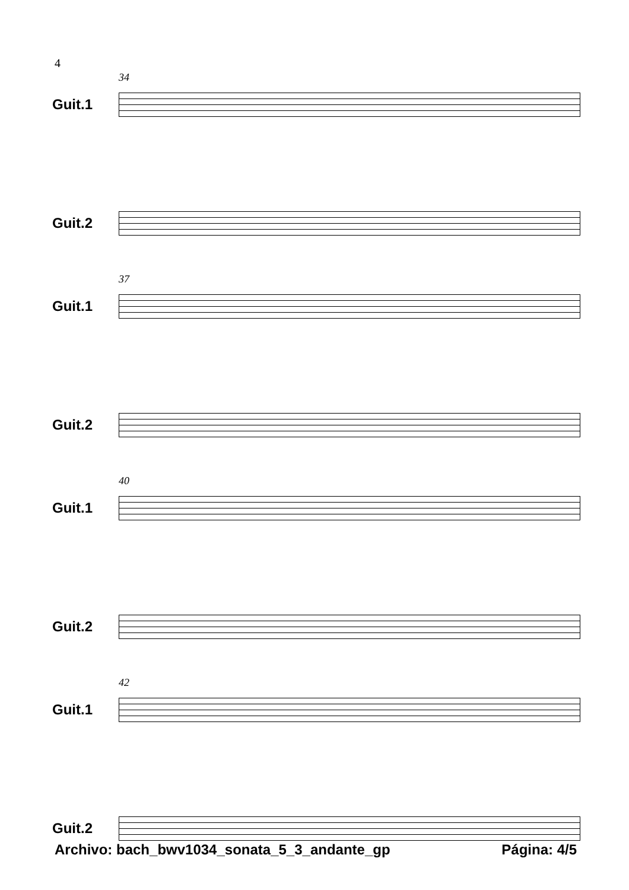4
34
Guit.1
Guit.2
37
Guit.1
Guit.2
40
Guit.1
Guit.2
42
Guit.1
Guit.2
Archivo: bach_bwv1034_sonata_5_3_andante_gp Página: 4/5